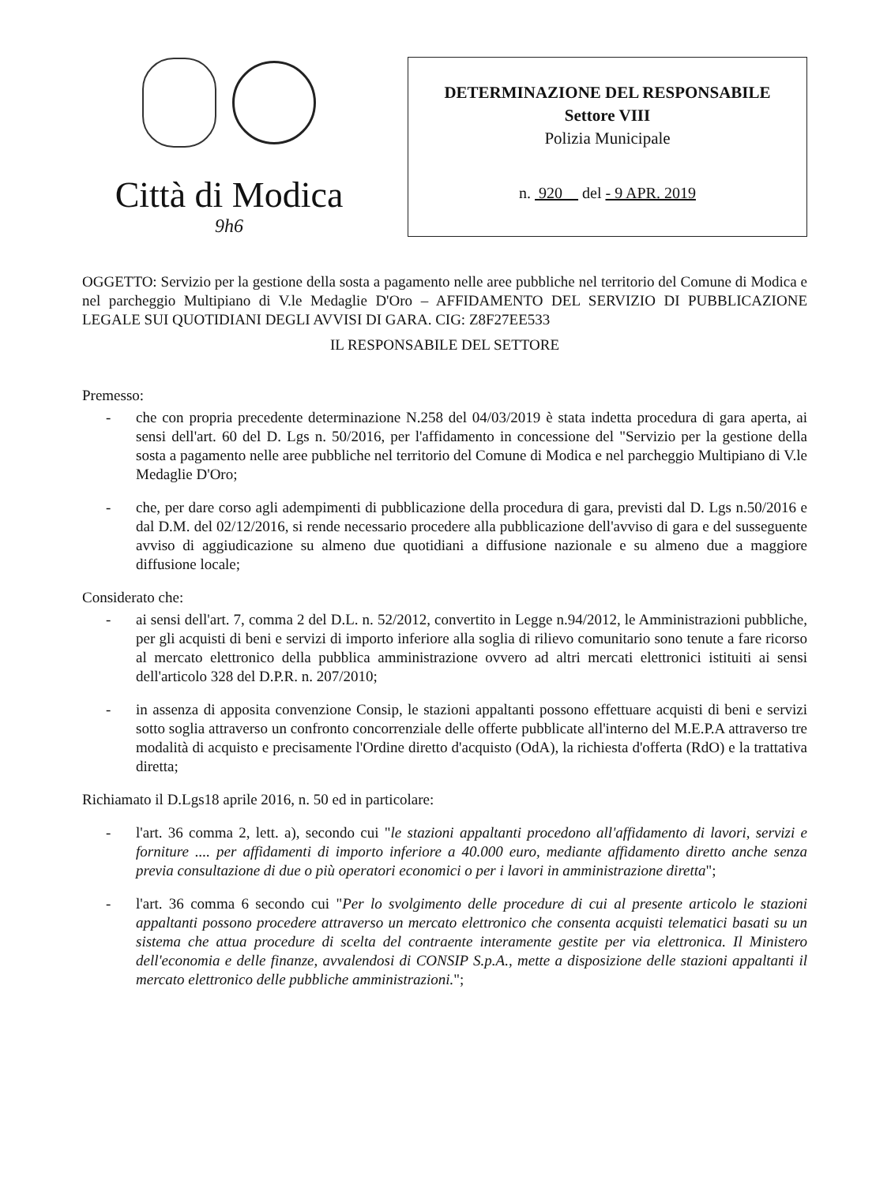Città di Modica
9h6
DETERMINAZIONE DEL RESPONSABILE
Settore VIII
Polizia Municipale
n. 920 del - 9 APR. 2019
OGGETTO: Servizio per la gestione della sosta a pagamento nelle aree pubbliche nel territorio del Comune di Modica e nel parcheggio Multipiano di V.le Medaglie D'Oro – AFFIDAMENTO DEL SERVIZIO DI PUBBLICAZIONE LEGALE SUI QUOTIDIANI DEGLI AVVISI DI GARA. CIG: Z8F27EE533
IL RESPONSABILE DEL SETTORE
Premesso:
- che con propria precedente determinazione N.258 del 04/03/2019 è stata indetta procedura di gara aperta, ai sensi dell'art. 60 del D. Lgs n. 50/2016, per l'affidamento in concessione del "Servizio per la gestione della sosta a pagamento nelle aree pubbliche nel territorio del Comune di Modica e nel parcheggio Multipiano di V.le Medaglie D'Oro;
- che, per dare corso agli adempimenti di pubblicazione della procedura di gara, previsti dal D. Lgs n.50/2016 e dal D.M. del 02/12/2016, si rende necessario procedere alla pubblicazione dell'avviso di gara e del susseguente avviso di aggiudicazione su almeno due quotidiani a diffusione nazionale e su almeno due a maggiore diffusione locale;
Considerato che:
- ai sensi dell'art. 7, comma 2 del D.L. n. 52/2012, convertito in Legge n.94/2012, le Amministrazioni pubbliche, per gli acquisti di beni e servizi di importo inferiore alla soglia di rilievo comunitario sono tenute a fare ricorso al mercato elettronico della pubblica amministrazione ovvero ad altri mercati elettronici istituiti ai sensi dell'articolo 328 del D.P.R. n. 207/2010;
- in assenza di apposita convenzione Consip, le stazioni appaltanti possono effettuare acquisti di beni e servizi sotto soglia attraverso un confronto concorrenziale delle offerte pubblicate all'interno del M.E.P.A attraverso tre modalità di acquisto e precisamente l'Ordine diretto d'acquisto (OdA), la richiesta d'offerta (RdO) e la trattativa diretta;
Richiamato il D.Lgs18 aprile 2016, n. 50 ed in particolare:
- l'art. 36 comma 2, lett. a), secondo cui "le stazioni appaltanti procedono all'affidamento di lavori, servizi e forniture .... per affidamenti di importo inferiore a 40.000 euro, mediante affidamento diretto anche senza previa consultazione di due o più operatori economici o per i lavori in amministrazione diretta";
- l'art. 36 comma 6 secondo cui "Per lo svolgimento delle procedure di cui al presente articolo le stazioni appaltanti possono procedere attraverso un mercato elettronico che consenta acquisti telematici basati su un sistema che attua procedure di scelta del contraente interamente gestite per via elettronica. Il Ministero dell'economia e delle finanze, avvalendosi di CONSIP S.p.A., mette a disposizione delle stazioni appaltanti il mercato elettronico delle pubbliche amministrazioni.";